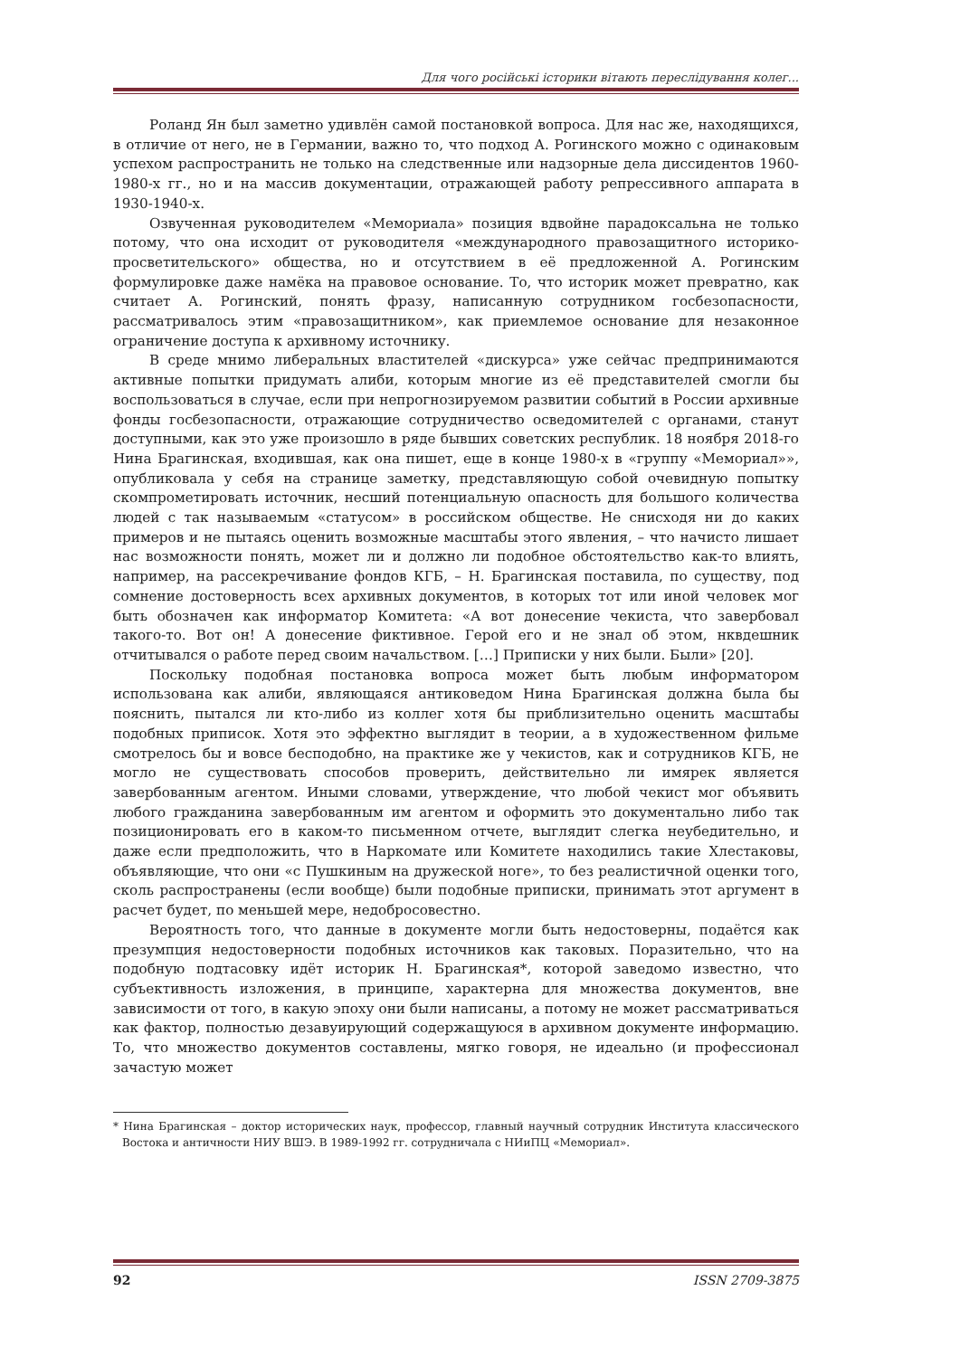Для чого російські історики вітають переслідування колег...
Роланд Ян был заметно удивлён самой постановкой вопроса. Для нас же, находящихся, в отличие от него, не в Германии, важно то, что подход А. Рогинского можно с одинаковым успехом распространить не только на следственные или надзорные дела диссидентов 1960-1980-х гг., но и на массив документации, отражающей работу репрессивного аппарата в 1930-1940-х.
Озвученная руководителем «Мемориала» позиция вдвойне парадоксальна не только потому, что она исходит от руководителя «международного правозащитного историко-просветительского» общества, но и отсутствием в её предложенной А. Рогинским формулировке даже намёка на правовое основание. То, что историк может превратно, как считает А. Рогинский, понять фразу, написанную сотрудником госбезопасности, рассматривалось этим «правозащитником», как приемлемое основание для незаконное ограничение доступа к архивному источнику.
В среде мнимо либеральных властителей «дискурса» уже сейчас предпринимаются активные попытки придумать алиби, которым многие из её представителей смогли бы воспользоваться в случае, если при непрогнозируемом развитии событий в России архивные фонды госбезопасности, отражающие сотрудничество осведомителей с органами, станут доступными, как это уже произошло в ряде бывших советских республик. 18 ноября 2018-го Нина Брагинская, входившая, как она пишет, еще в конце 1980-х в «группу «Мемориал»», опубликовала у себя на странице заметку, представляющую собой очевидную попытку скомпрометировать источник, несший потенциальную опасность для большого количества людей с так называемым «статусом» в российском обществе. Не снисходя ни до каких примеров и не пытаясь оценить возможные масштабы этого явления, – что начисто лишает нас возможности понять, может ли и должно ли подобное обстоятельство как-то влиять, например, на рассекречивание фондов КГБ, – Н. Брагинская поставила, по существу, под сомнение достоверность всех архивных документов, в которых тот или иной человек мог быть обозначен как информатор Комитета: «А вот донесение чекиста, что завербовал такого-то. Вот он! А донесение фиктивное. Герой его и не знал об этом, нквдешник отчитывался о работе перед своим начальством. […] Приписки у них были. Были» [20].
Поскольку подобная постановка вопроса может быть любым информатором использована как алиби, являющаяся антиковедом Нина Брагинская должна была бы пояснить, пытался ли кто-либо из коллег хотя бы приблизительно оценить масштабы подобных приписок. Хотя это эффектно выглядит в теории, а в художественном фильме смотрелось бы и вовсе бесподобно, на практике же у чекистов, как и сотрудников КГБ, не могло не существовать способов проверить, действительно ли имярек является завербованным агентом. Иными словами, утверждение, что любой чекист мог объявить любого гражданина завербованным им агентом и оформить это документально либо так позиционировать его в каком-то письменном отчете, выглядит слегка неубедительно, и даже если предположить, что в Наркомате или Комитете находились такие Хлестаковы, объявляющие, что они «с Пушкиным на дружеской ноге», то без реалистичной оценки того, сколь распространены (если вообще) были подобные приписки, принимать этот аргумент в расчет будет, по меньшей мере, недобросовестно.
Вероятность того, что данные в документе могли быть недостоверны, подаётся как презумпция недостоверности подобных источников как таковых. Поразительно, что на подобную подтасовку идёт историк Н. Брагинская*, которой заведомо известно, что субъективность изложения, в принципе, характерна для множества документов, вне зависимости от того, в какую эпоху они были написаны, а потому не может рассматриваться как фактор, полностью дезавуирующий содержащуюся в архивном документе информацию. То, что множество документов составлены, мягко говоря, не идеально (и профессионал зачастую может
* Нина Брагинская – доктор исторических наук, профессор, главный научный сотрудник Института классического Востока и античности НИУ ВШЭ. В 1989-1992 гг. сотрудничала с НИиПЦ «Мемориал».
92 ISSN 2709-3875